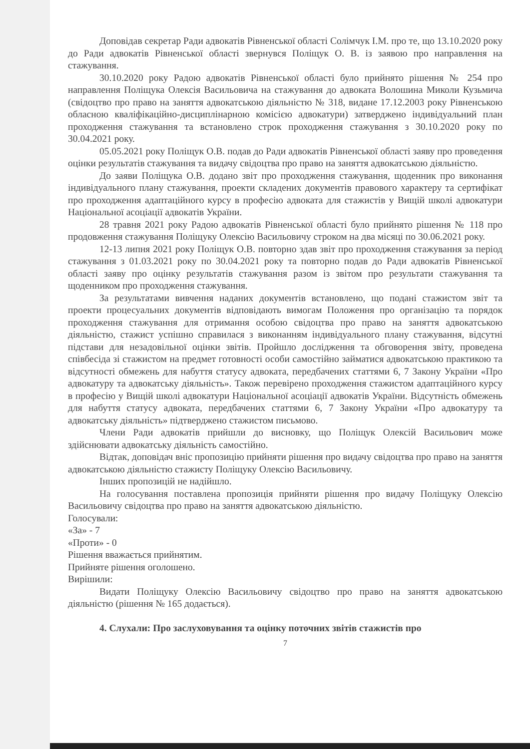Доповідав секретар Ради адвокатів Рівненської області Солімчук І.М. про те, що 13.10.2020 року до Ради адвокатів Рівненської області звернувся Поліщук О. В. із заявою про направлення на стажування.
30.10.2020 року Радою адвокатів Рівненської області було прийнято рішення № 254 про направлення Поліщука Олексія Васильовича на стажування до адвоката Волошина Миколи Кузьмича (свідоцтво про право на заняття адвокатською діяльністю № 318, видане 17.12.2003 року Рівненською обласною кваліфікаційно-дисциплінарною комісією адвокатури) затверджено індивідуальний план проходження стажування та встановлено строк проходження стажування з 30.10.2020 року по 30.04.2021 року.
05.05.2021 року Поліщук О.В. подав до Ради адвокатів Рівненської області заяву про проведення оцінки результатів стажування та видачу свідоцтва про право на заняття адвокатською діяльністю.
До заяви Поліщука О.В. додано звіт про проходження стажування, щоденник про виконання індивідуального плану стажування, проекти складених документів правового характеру та сертифікат про проходження адаптаційного курсу в професію адвоката для стажистів у Вищій школі адвокатури Національної асоціації адвокатів України.
28 травня 2021 року Радою адвокатів Рівненської області було прийнято рішення № 118 про продовження стажування Поліщуку Олексію Васильовичу строком на два місяці по 30.06.2021 року.
12-13 липня 2021 року Поліщук О.В. повторно здав звіт про проходження стажування за період стажування з 01.03.2021 року по 30.04.2021 року та повторно подав до Ради адвокатів Рівненської області заяву про оцінку результатів стажування разом із звітом про результати стажування та щоденником про проходження стажування.
За результатами вивчення наданих документів встановлено, що подані стажистом звіт та проекти процесуальних документів відповідають вимогам Положення про організацію та порядок проходження стажування для отримання особою свідоцтва про право на заняття адвокатською діяльністю, стажист успішно справилася з виконанням індивідуального плану стажування, відсутні підстави для незадовільної оцінки звітів. Пройшло дослідження та обговорення звіту, проведена співбесіда зі стажистом на предмет готовності особи самостійно займатися адвокатською практикою та відсутності обмежень для набуття статусу адвоката, передбачених статтями 6, 7 Закону України «Про адвокатуру та адвокатську діяльність». Також перевірено проходження стажистом адаптаційного курсу в професію у Вищій школі адвокатури Національної асоціації адвокатів України. Відсутність обмежень для набуття статусу адвоката, передбачених статтями 6, 7 Закону України «Про адвокатуру та адвокатську діяльність» підтверджено стажистом письмово.
Члени Ради адвокатів прийшли до висновку, що Поліщук Олексій Васильович може здійснювати адвокатську діяльність самостійно.
Відтак, доповідач вніс пропозицію прийняти рішення про видачу свідоцтва про право на заняття адвокатською діяльністю стажисту Поліщуку Олексію Васильовичу.
Інших пропозицій не надійшло.
На голосування поставлена пропозиція прийняти рішення про видачу Поліщуку Олексію Васильовичу свідоцтва про право на заняття адвокатською діяльністю.
Голосували:
«За» - 7
«Проти» - 0
Рішення вважається прийнятим.
Прийняте рішення оголошено.
Вирішили:
Видати Поліщуку Олексію Васильовичу свідоцтво про право на заняття адвокатською діяльністю (рішення № 165 додається).
4. Слухали: Про заслуховування та оцінку поточних звітів стажистів про
7